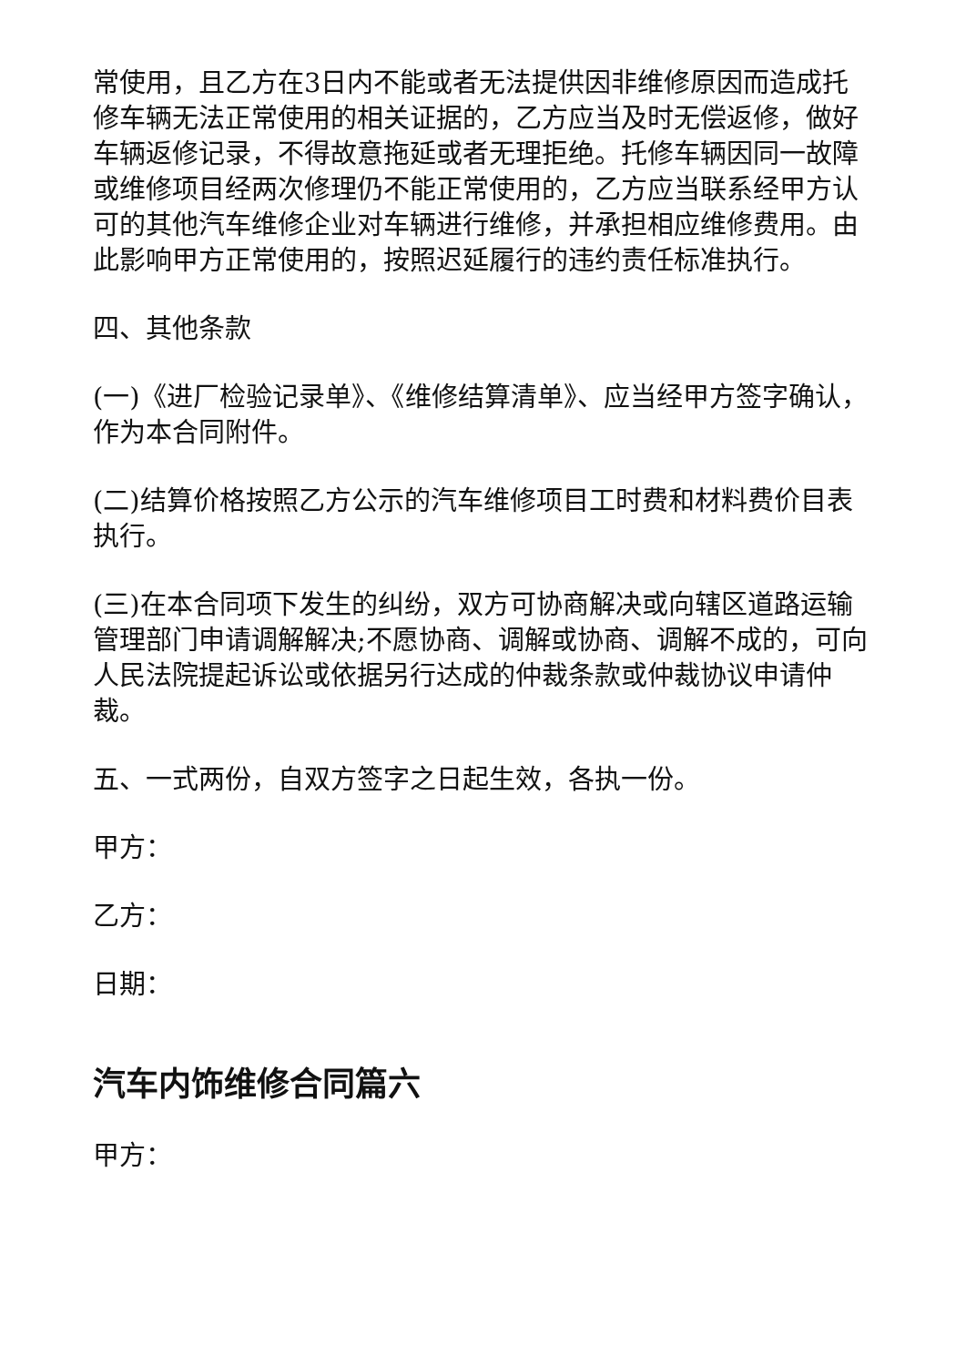常使用，且乙方在3日内不能或者无法提供因非维修原因而造成托修车辆无法正常使用的相关证据的，乙方应当及时无偿返修，做好车辆返修记录，不得故意拖延或者无理拒绝。托修车辆因同一故障或维修项目经两次修理仍不能正常使用的，乙方应当联系经甲方认可的其他汽车维修企业对车辆进行维修，并承担相应维修费用。由此影响甲方正常使用的，按照迟延履行的违约责任标准执行。
四、其他条款
(一)《进厂检验记录单》、《维修结算清单》、应当经甲方签字确认，作为本合同附件。
(二)结算价格按照乙方公示的汽车维修项目工时费和材料费价目表执行。
(三)在本合同项下发生的纠纷，双方可协商解决或向辖区道路运输管理部门申请调解解决;不愿协商、调解或协商、调解不成的，可向人民法院提起诉讼或依据另行达成的仲裁条款或仲裁协议申请仲裁。
五、一式两份，自双方签字之日起生效，各执一份。
甲方：
乙方：
日期：
汽车内饰维修合同篇六
甲方：